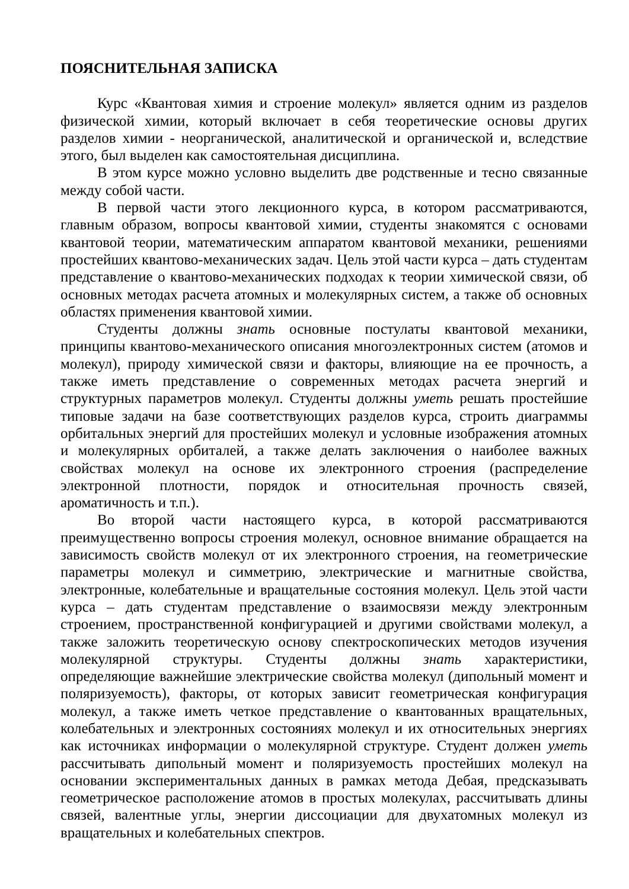ПОЯСНИТЕЛЬНАЯ ЗАПИСКА
Курс «Квантовая химия и строение молекул» является одним из разделов физической химии, который включает в себя теоретические основы других разделов химии - неорганической, аналитической и органической и, вследствие этого, был выделен как самостоятельная дисциплина.
В этом курсе можно условно выделить две родственные и тесно связанные между собой части.
В первой части этого лекционного курса, в котором рассматриваются, главным образом, вопросы квантовой химии, студенты знакомятся с основами квантовой теории, математическим аппаратом квантовой механики, решениями простейших квантово-механических задач. Цель этой части курса – дать студентам представление о квантово-механических подходах к теории химической связи, об основных методах расчета атомных и молекулярных систем, а также об основных областях применения квантовой химии.
Студенты должны знать основные постулаты квантовой механики, принципы квантово-механического описания многоэлектронных систем (атомов и молекул), природу химической связи и факторы, влияющие на ее прочность, а также иметь представление о современных методах расчета энергий и структурных параметров молекул. Студенты должны уметь решать простейшие типовые задачи на базе соответствующих разделов курса, строить диаграммы орбитальных энергий для простейших молекул и условные изображения атомных и молекулярных орбиталей, а также делать заключения о наиболее важных свойствах молекул на основе их электронного строения (распределение электронной плотности, порядок и относительная прочность связей, ароматичность и т.п.).
Во второй части настоящего курса, в которой рассматриваются преимущественно вопросы строения молекул, основное внимание обращается на зависимость свойств молекул от их электронного строения, на геометрические параметры молекул и симметрию, электрические и магнитные свойства, электронные, колебательные и вращательные состояния молекул. Цель этой части курса – дать студентам представление о взаимосвязи между электронным строением, пространственной конфигурацией и другими свойствами молекул, а также заложить теоретическую основу спектроскопических методов изучения молекулярной структуры. Студенты должны знать характеристики, определяющие важнейшие электрические свойства молекул (дипольный момент и поляризуемость), факторы, от которых зависит геометрическая конфигурация молекул, а также иметь четкое представление о квантованных вращательных, колебательных и электронных состояниях молекул и их относительных энергиях как источниках информации о молекулярной структуре. Студент должен уметь рассчитывать дипольный момент и поляризуемость простейших молекул на основании экспериментальных данных в рамках метода Дебая, предсказывать геометрическое расположение атомов в простых молекулах, рассчитывать длины связей, валентные углы, энергии диссоциации для двухатомных молекул из вращательных и колебательных спектров.